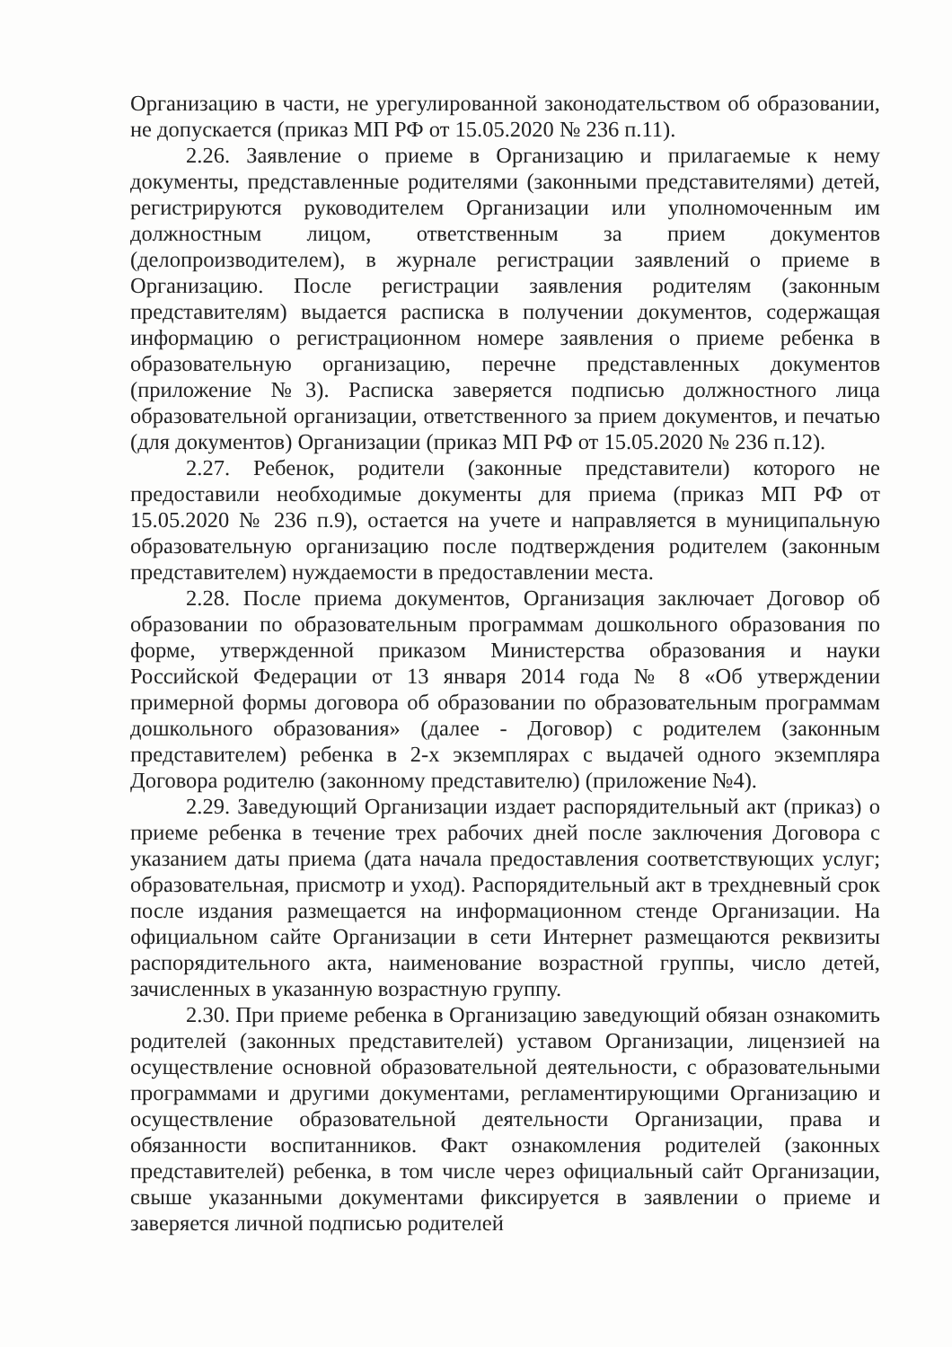Организацию в части, не урегулированной законодательством об образовании, не допускается (приказ МП РФ от 15.05.2020 № 236 п.11).
2.26. Заявление о приеме в Организацию и прилагаемые к нему документы, представленные родителями (законными представителями) детей, регистрируются руководителем Организации или уполномоченным им должностным лицом, ответственным за прием документов (делопроизводителем), в журнале регистрации заявлений о приеме в Организацию. После регистрации заявления родителям (законным представителям) выдается расписка в получении документов, содержащая информацию о регистрационном номере заявления о приеме ребенка в образовательную организацию, перечне представленных документов (приложение №3). Расписка заверяется подписью должностного лица образовательной организации, ответственного за прием документов, и печатью (для документов) Организации (приказ МП РФ от 15.05.2020 № 236 п.12).
2.27. Ребенок, родители (законные представители) которого не предоставили необходимые документы для приема (приказ МП РФ от 15.05.2020 № 236 п.9), остается на учете и направляется в муниципальную образовательную организацию после подтверждения родителем (законным представителем) нуждаемости в предоставлении места.
2.28. После приема документов, Организация заключает Договор об образовании по образовательным программам дошкольного образования по форме, утвержденной приказом Министерства образования и науки Российской Федерации от 13 января 2014 года № 8 «Об утверждении примерной формы договора об образовании по образовательным программам дошкольного образования» (далее - Договор) с родителем (законным представителем) ребенка в 2-х экземплярах с выдачей одного экземпляра Договора родителю (законному представителю) (приложение №4).
2.29. Заведующий Организации издает распорядительный акт (приказ) о приеме ребенка в течение трех рабочих дней после заключения Договора с указанием даты приема (дата начала предоставления соответствующих услуг; образовательная, присмотр и уход). Распорядительный акт в трехдневный срок после издания размещается на информационном стенде Организации. На официальном сайте Организации в сети Интернет размещаются реквизиты распорядительного акта, наименование возрастной группы, число детей, зачисленных в указанную возрастную группу.
2.30. При приеме ребенка в Организацию заведующий обязан ознакомить родителей (законных представителей) уставом Организации, лицензией на осуществление основной образовательной деятельности, с образовательными программами и другими документами, регламентирующими Организацию и осуществление образовательной деятельности Организации, права и обязанности воспитанников. Факт ознакомления родителей (законных представителей) ребенка, в том числе через официальный сайт Организации, свыше указанными документами фиксируется в заявлении о приеме и заверяется личной подписью родителей